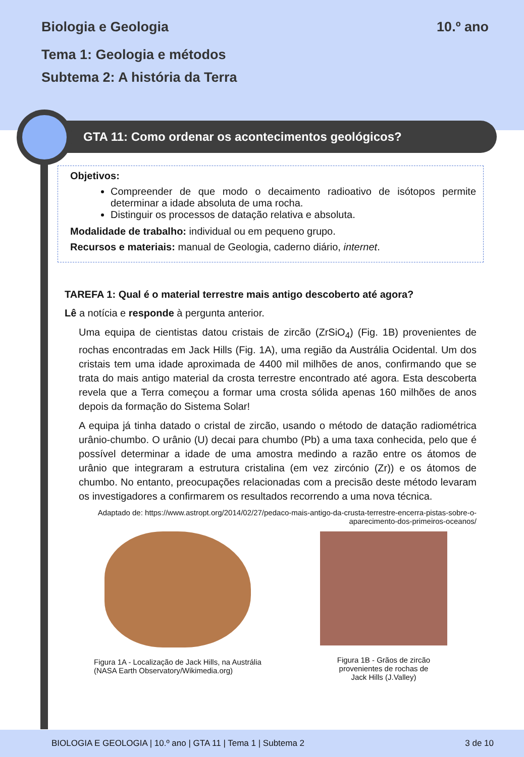Biologia e Geologia 10.º ano
Tema 1: Geologia e métodos
Subtema 2: A história da Terra
GTA 11: Como ordenar os acontecimentos geológicos?
Objetivos:
Compreender de que modo o decaimento radioativo de isótopos permite determinar a idade absoluta de uma rocha.
Distinguir os processos de datação relativa e absoluta.
Modalidade de trabalho: individual ou em pequeno grupo.
Recursos e materiais: manual de Geologia, caderno diário, internet.
TAREFA 1: Qual é o material terrestre mais antigo descoberto até agora?
Lê a notícia e responde à pergunta anterior.
Uma equipa de cientistas datou cristais de zircão (ZrSiO<sub>4</sub>) (Fig. 1B) provenientes de rochas encontradas em Jack Hills (Fig. 1A), uma região da Austrália Ocidental. Um dos cristais tem uma idade aproximada de 4400 mil milhões de anos, confirmando que se trata do mais antigo material da crosta terrestre encontrado até agora. Esta descoberta revela que a Terra começou a formar uma crosta sólida apenas 160 milhões de anos depois da formação do Sistema Solar!
A equipa já tinha datado o cristal de zircão, usando o método de datação radiométrica urânio-chumbo. O urânio (U) decai para chumbo (Pb) a uma taxa conhecida, pelo que é possível determinar a idade de uma amostra medindo a razão entre os átomos de urânio que integraram a estrutura cristalina (em vez zircónio (Zr)) e os átomos de chumbo. No entanto, preocupações relacionadas com a precisão deste método levaram os investigadores a confirmarem os resultados recorrendo a uma nova técnica.
Adaptado de: https://www.astropt.org/2014/02/27/pedaco-mais-antigo-da-crusta-terrestre-encerra-pistas-sobre-o-aparecimento-dos-primeiros-oceanos/
Figura 1A - Localização de Jack Hills, na Austrália
(NASA Earth Observatory/Wikimedia.org)
Figura 1B - Grãos de zircão
provenientes de rochas de
Jack Hills (J.Valley)
BIOLOGIA E GEOLOGIA | 10.º ano | GTA 11 | Tema 1 | Subtema 2 3 de 10